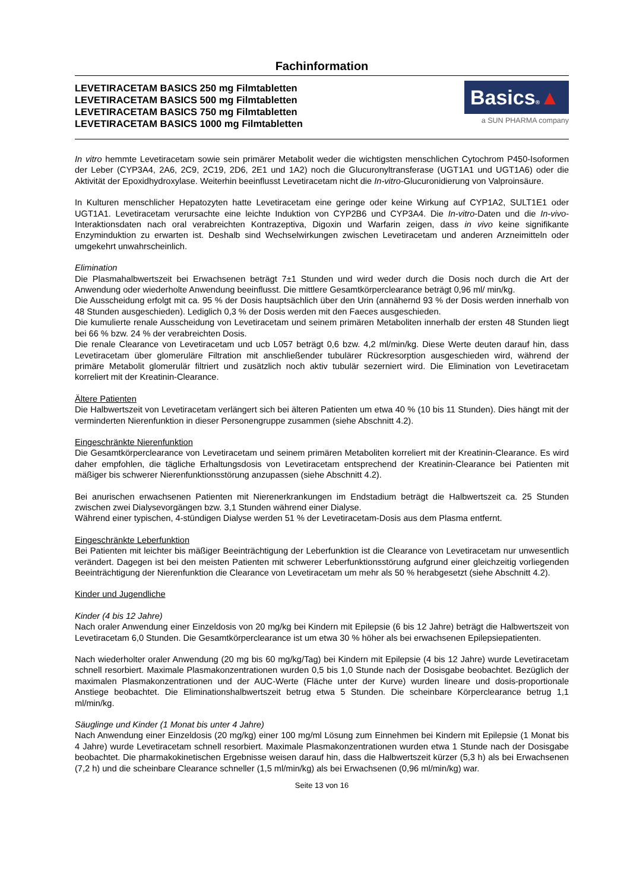Fachinformation
LEVETIRACETAM BASICS 250 mg Filmtabletten
LEVETIRACETAM BASICS 500 mg Filmtabletten
LEVETIRACETAM BASICS 750 mg Filmtabletten
LEVETIRACETAM BASICS 1000 mg Filmtabletten
Basics®▲
a SUN PHARMA company
In vitro hemmte Levetiracetam sowie sein primärer Metabolit weder die wichtigsten menschlichen Cytochrom P450-Isoformen der Leber (CYP3A4, 2A6, 2C9, 2C19, 2D6, 2E1 und 1A2) noch die Glucuronyltransferase (UGT1A1 und UGT1A6) oder die Aktivität der Epoxidhydroxylase. Weiterhin beeinflusst Levetiracetam nicht die In-vitro-Glucuronidierung von Valproinsäure.
In Kulturen menschlicher Hepatozyten hatte Levetiracetam eine geringe oder keine Wirkung auf CYP1A2, SULT1E1 oder UGT1A1. Levetiracetam verursachte eine leichte Induktion von CYP2B6 und CYP3A4. Die In-vitro-Daten und die In-vivo-Interaktionsdaten nach oral verabreichten Kontrazeptiva, Digoxin und Warfarin zeigen, dass in vivo keine signifikante Enzyminduktion zu erwarten ist. Deshalb sind Wechselwirkungen zwischen Levetiracetam und anderen Arzneimitteln oder umgekehrt unwahrscheinlich.
Elimination
Die Plasmahalbwertszeit bei Erwachsenen beträgt 7±1 Stunden und wird weder durch die Dosis noch durch die Art der Anwendung oder wiederholte Anwendung beeinflusst. Die mittlere Gesamtkörperclearance beträgt 0,96 ml/ min/kg.
Die Ausscheidung erfolgt mit ca. 95 % der Dosis hauptsächlich über den Urin (annähernd 93 % der Dosis werden innerhalb von 48 Stunden ausgeschieden). Lediglich 0,3 % der Dosis werden mit den Faeces ausgeschieden.
Die kumulierte renale Ausscheidung von Levetiracetam und seinem primären Metaboliten innerhalb der ersten 48 Stunden liegt bei 66 % bzw. 24 % der verabreichten Dosis.
Die renale Clearance von Levetiracetam und ucb L057 beträgt 0,6 bzw. 4,2 ml/min/kg. Diese Werte deuten darauf hin, dass Levetiracetam über glomeruläre Filtration mit anschließender tubulärer Rückresorption ausgeschieden wird, während der primäre Metabolit glomerulär filtriert und zusätzlich noch aktiv tubulär sezerniert wird. Die Elimination von Levetiracetam korreliert mit der Kreatinin-Clearance.
Ältere Patienten
Die Halbwertszeit von Levetiracetam verlängert sich bei älteren Patienten um etwa 40 % (10 bis 11 Stunden). Dies hängt mit der verminderten Nierenfunktion in dieser Personengruppe zusammen (siehe Abschnitt 4.2).
Eingeschränkte Nierenfunktion
Die Gesamtkörperclearance von Levetiracetam und seinem primären Metaboliten korreliert mit der Kreatinin-Clearance. Es wird daher empfohlen, die tägliche Erhaltungsdosis von Levetiracetam entsprechend der Kreatinin-Clearance bei Patienten mit mäßiger bis schwerer Nierenfunktionsstörung anzupassen (siehe Abschnitt 4.2).
Bei anurischen erwachsenen Patienten mit Nierenerkrankungen im Endstadium beträgt die Halbwertszeit ca. 25 Stunden zwischen zwei Dialysevorgängen bzw. 3,1 Stunden während einer Dialyse.
Während einer typischen, 4-stündigen Dialyse werden 51 % der Levetiracetam-Dosis aus dem Plasma entfernt.
Eingeschränkte Leberfunktion
Bei Patienten mit leichter bis mäßiger Beeinträchtigung der Leberfunktion ist die Clearance von Levetiracetam nur unwesentlich verändert. Dagegen ist bei den meisten Patienten mit schwerer Leberfunktionsstörung aufgrund einer gleichzeitig vorliegenden Beeinträchtigung der Nierenfunktion die Clearance von Levetiracetam um mehr als 50 % herabgesetzt (siehe Abschnitt 4.2).
Kinder und Jugendliche
Kinder (4 bis 12 Jahre)
Nach oraler Anwendung einer Einzeldosis von 20 mg/kg bei Kindern mit Epilepsie (6 bis 12 Jahre) beträgt die Halbwertszeit von Levetiracetam 6,0 Stunden. Die Gesamtkörperclearance ist um etwa 30 % höher als bei erwachsenen Epilepsiepatienten.
Nach wiederholter oraler Anwendung (20 mg bis 60 mg/kg/Tag) bei Kindern mit Epilepsie (4 bis 12 Jahre) wurde Levetiracetam schnell resorbiert. Maximale Plasmakonzentrationen wurden 0,5 bis 1,0 Stunde nach der Dosisgabe beobachtet. Bezüglich der maximalen Plasmakonzentrationen und der AUC-Werte (Fläche unter der Kurve) wurden lineare und dosis-proportionale Anstiege beobachtet. Die Eliminationshalbwertszeit betrug etwa 5 Stunden. Die scheinbare Körperclearance betrug 1,1 ml/min/kg.
Säuglinge und Kinder (1 Monat bis unter 4 Jahre)
Nach Anwendung einer Einzeldosis (20 mg/kg) einer 100 mg/ml Lösung zum Einnehmen bei Kindern mit Epilepsie (1 Monat bis 4 Jahre) wurde Levetiracetam schnell resorbiert. Maximale Plasmakonzentrationen wurden etwa 1 Stunde nach der Dosisgabe beobachtet. Die pharmakokinetischen Ergebnisse weisen darauf hin, dass die Halbwertszeit kürzer (5,3 h) als bei Erwachsenen (7,2 h) und die scheinbare Clearance schneller (1,5 ml/min/kg) als bei Erwachsenen (0,96 ml/min/kg) war.
Seite 13 von 16